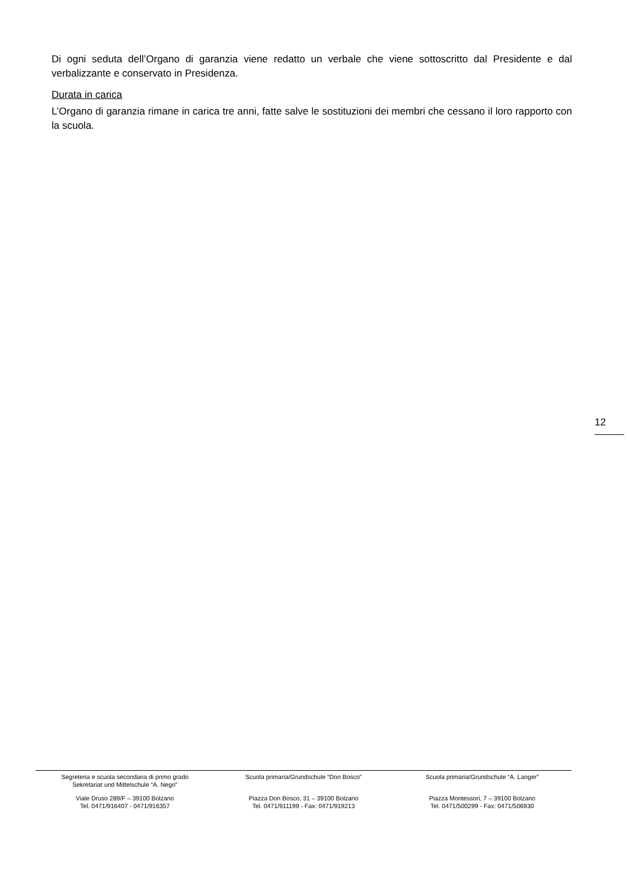Di ogni seduta dell’Organo di garanzia viene redatto un verbale che viene sottoscritto dal Presidente e dal verbalizzante e conservato in Presidenza.
Durata in carica
L’Organo di garanzia rimane in carica tre anni, fatte salve le sostituzioni dei membri che cessano il loro rapporto con la scuola.
12
Segreteria e scuola secondaria di primo grado
Sekretariat und Mittelschule “A. Negri”
Viale Druso 289/F – 39100 Bolzano
Tel. 0471/916407 - 0471/916357
Scuola primaria/Grundschule “Don Bosco”
Piazza Don Bosco, 31 – 39100 Bolzano
Tel. 0471/911199 - Fax: 0471/919213
Scuola primaria/Grundschule “A. Langer”
Piazza Montessori, 7 – 39100 Bolzano
Tel. 0471/500299 - Fax: 0471/506930